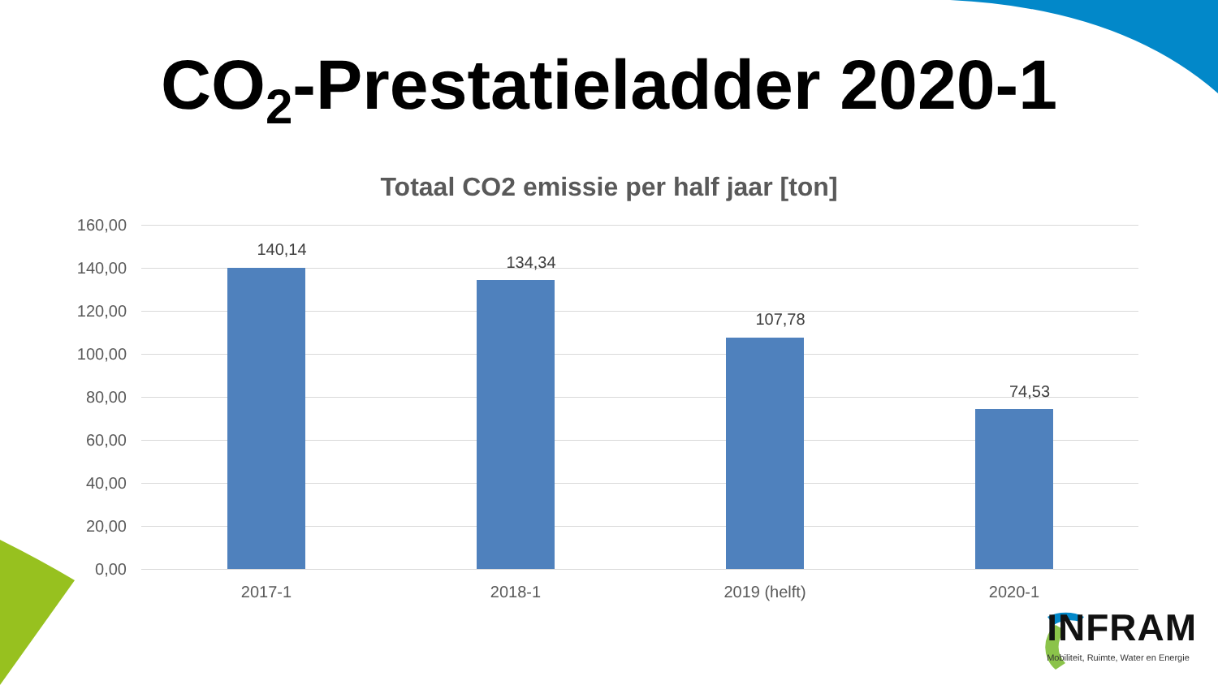CO<sub>2</sub>-Prestatieladder 2020-1
Totaal CO2 emissie per half jaar [ton]
160,00
140,00
120,00
100,00
80,00
60,00
40,00
20,00
0,00
140,14
134,34
107,78
74,53
2017-1 2018-1 2019 (helft) 2020-1
INFRAM
Mobiliteit, Ruimte, Water en Energie